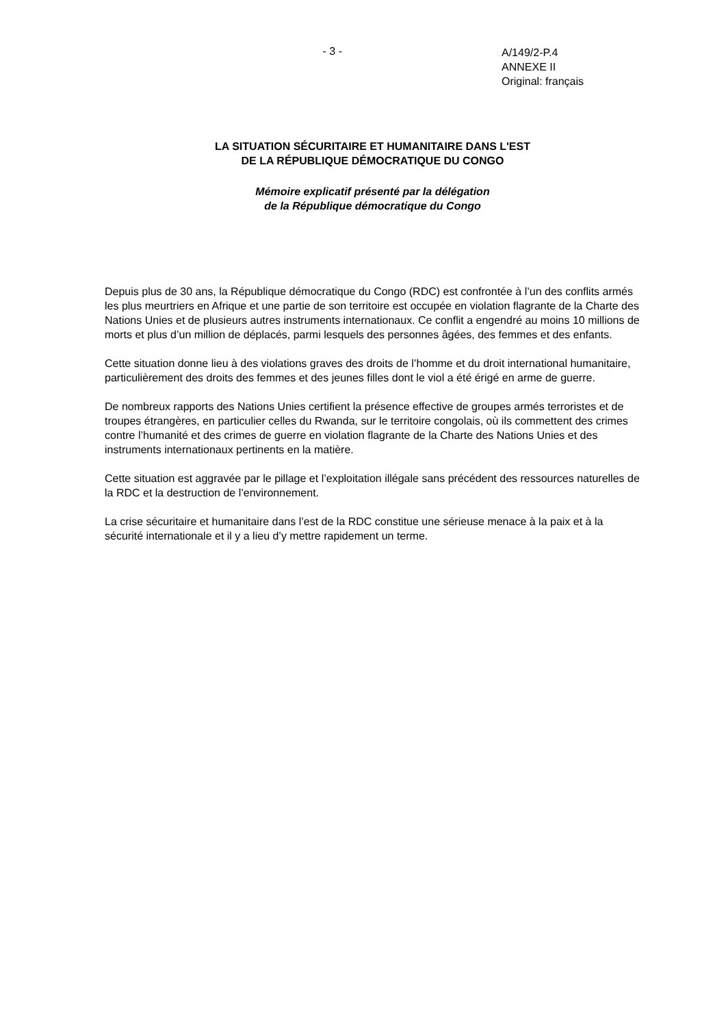- 3 -
A/149/2-P.4
ANNEXE II
Original: français
LA SITUATION SÉCURITAIRE ET HUMANITAIRE DANS L'EST
DE LA RÉPUBLIQUE DÉMOCRATIQUE DU CONGO
Mémoire explicatif présenté par la délégation
de la République démocratique du Congo
Depuis plus de 30 ans, la République démocratique du Congo (RDC) est confrontée à l’un des conflits armés les plus meurtriers en Afrique et une partie de son territoire est occupée en violation flagrante de la Charte des Nations Unies et de plusieurs autres instruments internationaux. Ce conflit a engendré au moins 10 millions de morts et plus d’un million de déplacés, parmi lesquels des personnes âgées, des femmes et des enfants.
Cette situation donne lieu à des violations graves des droits de l’homme et du droit international humanitaire, particulièrement des droits des femmes et des jeunes filles dont le viol a été érigé en arme de guerre.
De nombreux rapports des Nations Unies certifient la présence effective de groupes armés terroristes et de troupes étrangères, en particulier celles du Rwanda, sur le territoire congolais, où ils commettent des crimes contre l’humanité et des crimes de guerre en violation flagrante de la Charte des Nations Unies et des instruments internationaux pertinents en la matière.
Cette situation est aggravée par le pillage et l’exploitation illégale sans précédent des ressources naturelles de la RDC et la destruction de l’environnement.
La crise sécuritaire et humanitaire dans l’est de la RDC constitue une sérieuse menace à la paix et à la sécurité internationale et il y a lieu d’y mettre rapidement un terme.